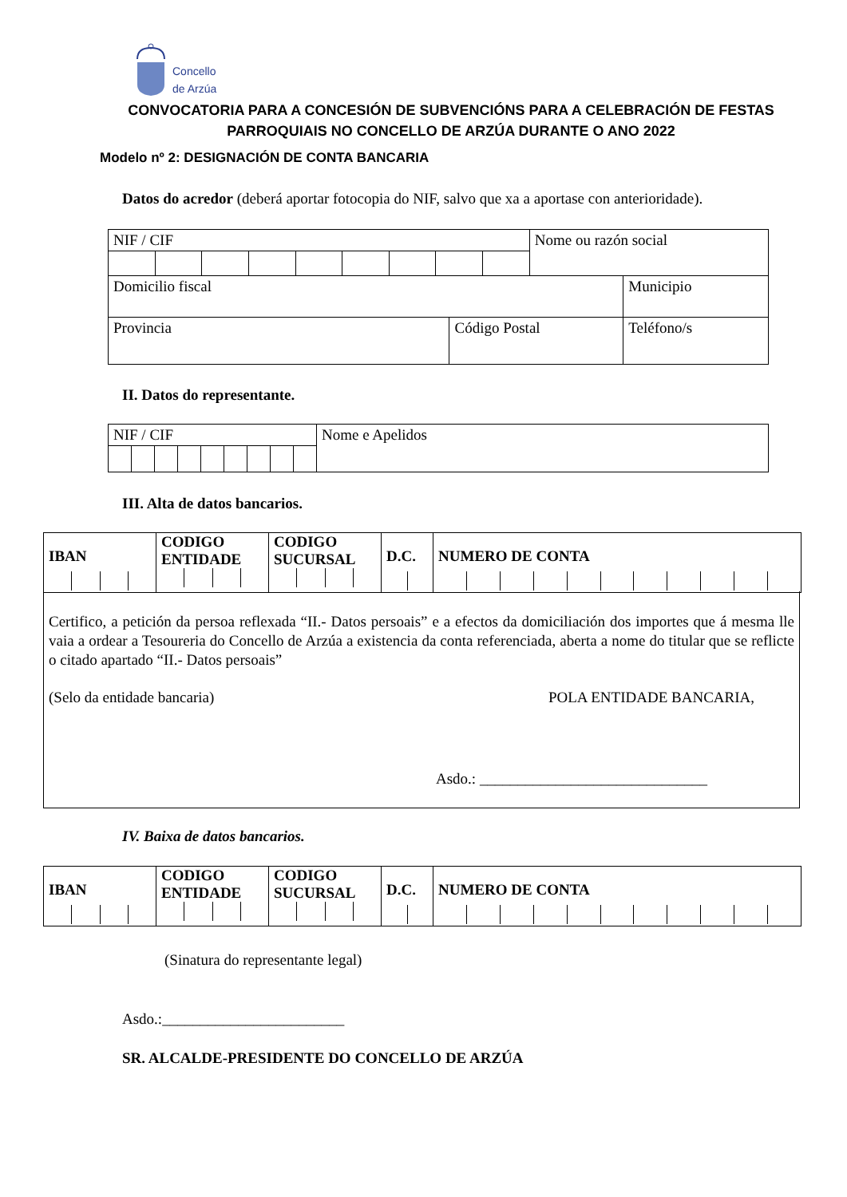Concello
de Arzúa
CONVOCATORIA PARA A CONCESIÓN DE SUBVENCIÓNS PARA A CELEBRACIÓN DE FESTAS PARROQUIAIS NO CONCELLO DE ARZÚA DURANTE O ANO 2022
Modelo nº 2: DESIGNACIÓN DE CONTA BANCARIA
Datos do acredor (deberá aportar fotocopia do NIF, salvo que xa a aportase con anterioridade).
| NIF / CIF | | Nome ou razón social | | |
| Domicilio fiscal | | | | Municipio |
| Provincia | Código Postal | | Teléfono/s | |
II. Datos do representante.
| NIF / CIF | Nome e Apelidos |
III. Alta de datos bancarios.
| IBAN | CODIGO ENTIDADE | CODIGO SUCURSAL | D.C. | NUMERO DE CONTA |
Certifico, a petición da persoa reflexada “II.- Datos persoais” e a efectos da domiciliación dos importes que á mesma lle vaia a ordear a Tesoureria do Concello de Arzúa a existencia da conta referenciada, aberta a nome do titular que se reflicte o citado apartado “II.- Datos persoais”
(Selo da entidade bancaria) POLA ENTIDADE BANCARIA,
Asdo.: ______________________________
IV. Baixa de datos bancarios.
| IBAN | CODIGO ENTIDADE | CODIGO SUCURSAL | D.C. | NUMERO DE CONTA |
(Sinatura do representante legal)
Asdo.:________________________
SR. ALCALDE-PRESIDENTE DO CONCELLO DE ARZÚA